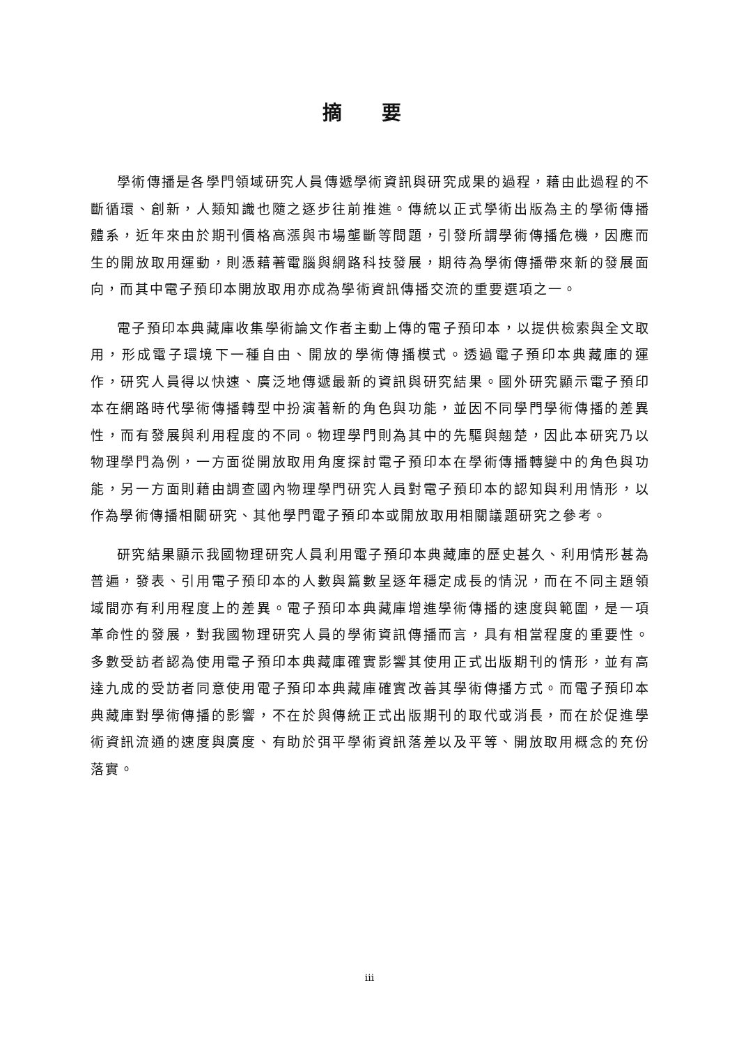摘 要
學術傳播是各學門領域研究人員傳遞學術資訊與研究成果的過程，藉由此過程的不斷循環、創新，人類知識也隨之逐步往前推進。傳統以正式學術出版為主的學術傳播體系，近年來由於期刊價格高漲與市場壟斷等問題，引發所謂學術傳播危機，因應而生的開放取用運動，則憑藉著電腦與網路科技發展，期待為學術傳播帶來新的發展面向，而其中電子預印本開放取用亦成為學術資訊傳播交流的重要選項之一。
電子預印本典藏庫收集學術論文作者主動上傳的電子預印本，以提供檢索與全文取用，形成電子環境下一種自由、開放的學術傳播模式。透過電子預印本典藏庫的運作，研究人員得以快速、廣泛地傳遞最新的資訊與研究結果。國外研究顯示電子預印本在網路時代學術傳播轉型中扮演著新的角色與功能，並因不同學門學術傳播的差異性，而有發展與利用程度的不同。物理學門則為其中的先驅與翹楚，因此本研究乃以物理學門為例，一方面從開放取用角度探討電子預印本在學術傳播轉變中的角色與功能，另一方面則藉由調查國內物理學門研究人員對電子預印本的認知與利用情形，以作為學術傳播相關研究、其他學門電子預印本或開放取用相關議題研究之參考。
研究結果顯示我國物理研究人員利用電子預印本典藏庫的歷史甚久、利用情形甚為普遍，發表、引用電子預印本的人數與篇數呈逐年穩定成長的情況，而在不同主題領域間亦有利用程度上的差異。電子預印本典藏庫增進學術傳播的速度與範圍，是一項革命性的發展，對我國物理研究人員的學術資訊傳播而言，具有相當程度的重要性。多數受訪者認為使用電子預印本典藏庫確實影響其使用正式出版期刊的情形，並有高達九成的受訪者同意使用電子預印本典藏庫確實改善其學術傳播方式。而電子預印本典藏庫對學術傳播的影響，不在於與傳統正式出版期刊的取代或消長，而在於促進學術資訊流通的速度與廣度、有助於弭平學術資訊落差以及平等、開放取用概念的充份落實。
iii